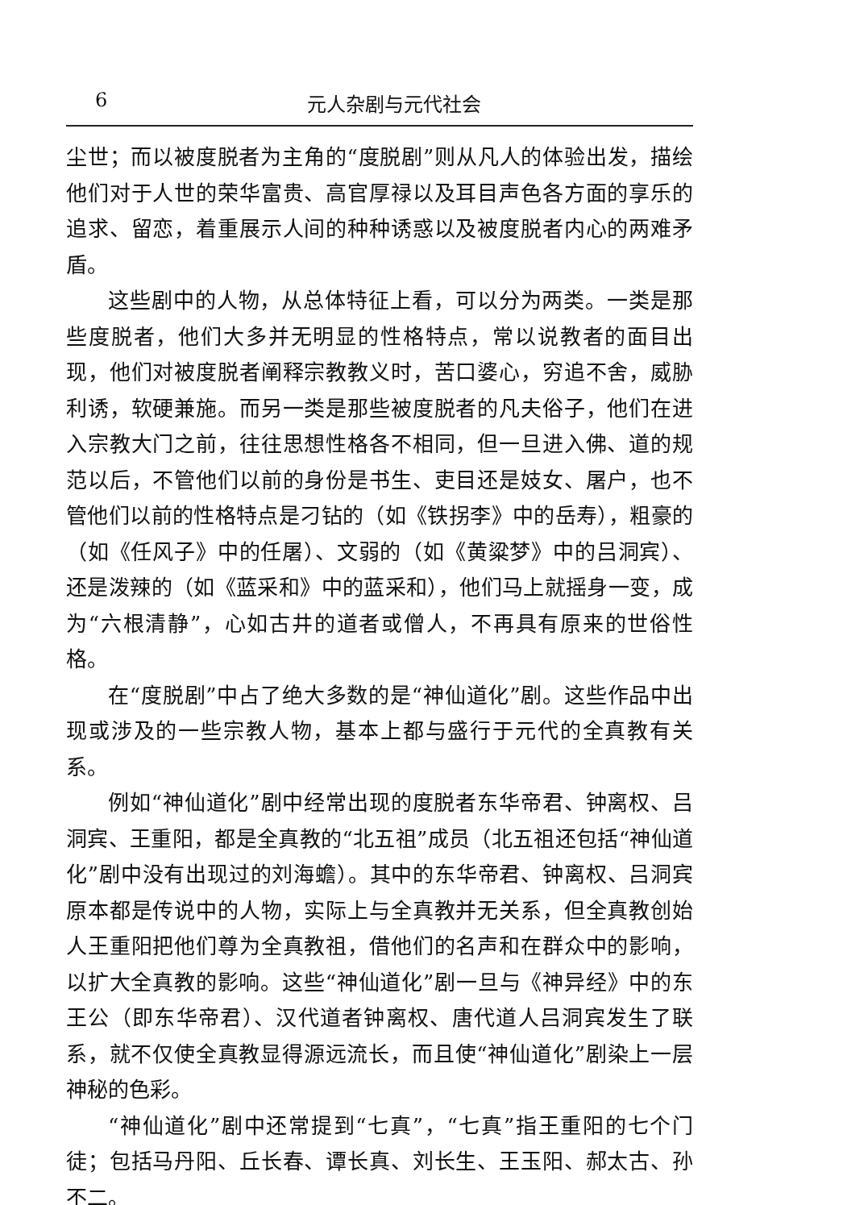6 元人杂剧与元代社会
尘世；而以被度脱者为主角的“度脱剧”则从凡人的体验出发，描绘他们对于人世的荣华富贵、高官厚禄以及耳目声色各方面的享乐的追求、留恋，着重展示人间的种种诱惑以及被度脱者内心的两难矛盾。
这些剧中的人物，从总体特征上看，可以分为两类。一类是那些度脱者，他们大多并无明显的性格特点，常以说教者的面目出现，他们对被度脱者阐释宗教教义时，苦口婆心，穷追不舍，威胁利诱，软硬兼施。而另一类是那些被度脱者的凡夫俗子，他们在进入宗教大门之前，往往思想性格各不相同，但一旦进入佛、道的规范以后，不管他们以前的身份是书生、吏目还是妓女、屠户，也不管他们以前的性格特点是刁钻的（如《铁拐李》中的岳寿），粗豪的（如《任风子》中的任屠）、文弱的（如《黄粱梦》中的吕洞宾）、还是泼辣的（如《蓝采和》中的蓝采和），他们马上就摇身一变，成为“六根清静”，心如古井的道者或僧人，不再具有原来的世俗性格。
在“度脱剧”中占了绝大多数的是“神仙道化”剧。这些作品中出现或涉及的一些宗教人物，基本上都与盛行于元代的全真教有关系。
例如“神仙道化”剧中经常出现的度脱者东华帝君、钟离权、吕洞宾、王重阳，都是全真教的“北五祖”成员（北五祖还包括“神仙道化”剧中没有出现过的刘海蟾）。其中的东华帝君、钟离权、吕洞宾原本都是传说中的人物，实际上与全真教并无关系，但全真教创始人王重阳把他们尊为全真教祖，借他们的名声和在群众中的影响，以扩大全真教的影响。这些“神仙道化”剧一旦与《神异经》中的东王公（即东华帝君）、汉代道者钟离权、唐代道人吕洞宾发生了联系，就不仅使全真教显得源远流长，而且使“神仙道化”剧染上一层神秘的色彩。
“神仙道化”剧中还常提到“七真”，“七真”指王重阳的七个门徒；包括马丹阳、丘长春、谭长真、刘长生、王玉阳、郝太古、孙不二。